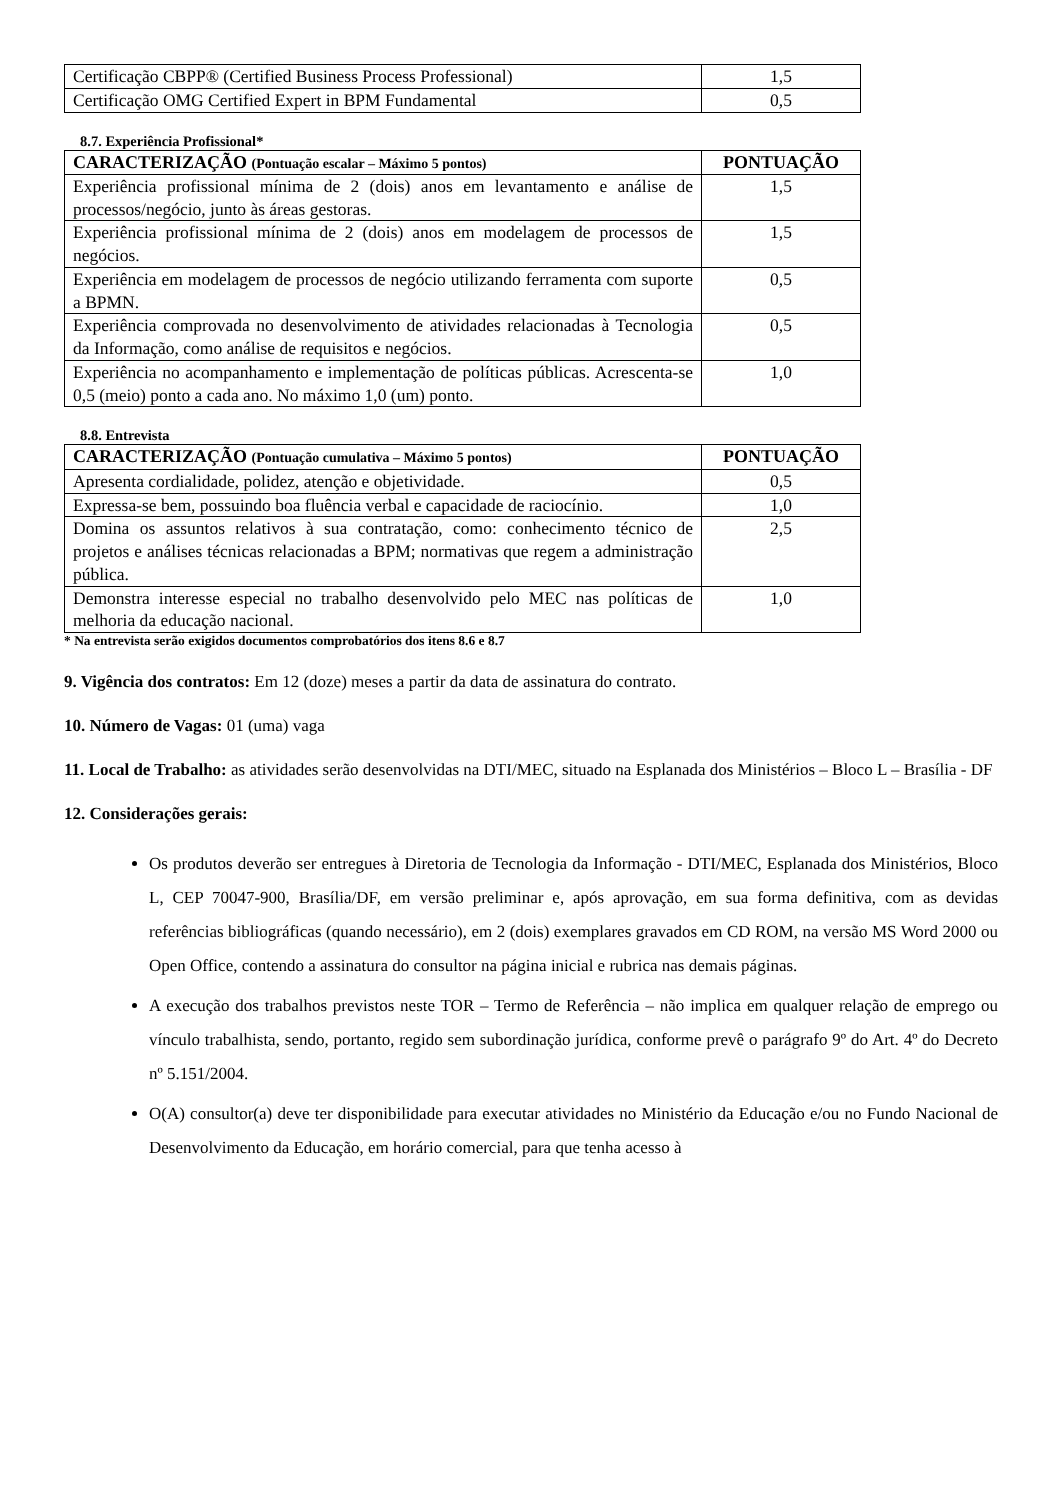| Certificação CBPP® (Certified Business Process Professional) | 1,5 |
| Certificação OMG Certified Expert in BPM Fundamental | 0,5 |
8.7. Experiência Profissional*
| CARACTERIZAÇÃO (Pontuação escalar – Máximo 5 pontos) | PONTUAÇÃO |
| --- | --- |
| Experiência profissional mínima de 2 (dois) anos em levantamento e análise de processos/negócio, junto às áreas gestoras. | 1,5 |
| Experiência profissional mínima de 2 (dois) anos em modelagem de processos de negócios. | 1,5 |
| Experiência em modelagem de processos de negócio utilizando ferramenta com suporte a BPMN. | 0,5 |
| Experiência comprovada no desenvolvimento de atividades relacionadas à Tecnologia da Informação, como análise de requisitos e negócios. | 0,5 |
| Experiência no acompanhamento e implementação de políticas públicas. Acrescenta-se 0,5 (meio) ponto a cada ano. No máximo 1,0 (um) ponto. | 1,0 |
8.8. Entrevista
| CARACTERIZAÇÃO (Pontuação cumulativa – Máximo 5 pontos) | PONTUAÇÃO |
| --- | --- |
| Apresenta cordialidade, polidez, atenção e objetividade. | 0,5 |
| Expressa-se bem, possuindo boa fluência verbal e capacidade de raciocínio. | 1,0 |
| Domina os assuntos relativos à sua contratação, como: conhecimento técnico de projetos e análises técnicas relacionadas a BPM; normativas que regem a administração pública. | 2,5 |
| Demonstra interesse especial no trabalho desenvolvido pelo MEC nas políticas de melhoria da educação nacional. | 1,0 |
* Na entrevista serão exigidos documentos comprobatórios dos itens 8.6 e 8.7
9. Vigência dos contratos: Em 12 (doze) meses a partir da data de assinatura do contrato.
10. Número de Vagas: 01 (uma) vaga
11. Local de Trabalho: as atividades serão desenvolvidas na DTI/MEC, situado na Esplanada dos Ministérios – Bloco L – Brasília - DF
12. Considerações gerais:
Os produtos deverão ser entregues à Diretoria de Tecnologia da Informação - DTI/MEC, Esplanada dos Ministérios, Bloco L, CEP 70047-900, Brasília/DF, em versão preliminar e, após aprovação, em sua forma definitiva, com as devidas referências bibliográficas (quando necessário), em 2 (dois) exemplares gravados em CD ROM, na versão MS Word 2000 ou Open Office, contendo a assinatura do consultor na página inicial e rubrica nas demais páginas.
A execução dos trabalhos previstos neste TOR – Termo de Referência – não implica em qualquer relação de emprego ou vínculo trabalhista, sendo, portanto, regido sem subordinação jurídica, conforme prevê o parágrafo 9º do Art. 4º do Decreto nº 5.151/2004.
O(A) consultor(a) deve ter disponibilidade para executar atividades no Ministério da Educação e/ou no Fundo Nacional de Desenvolvimento da Educação, em horário comercial, para que tenha acesso à